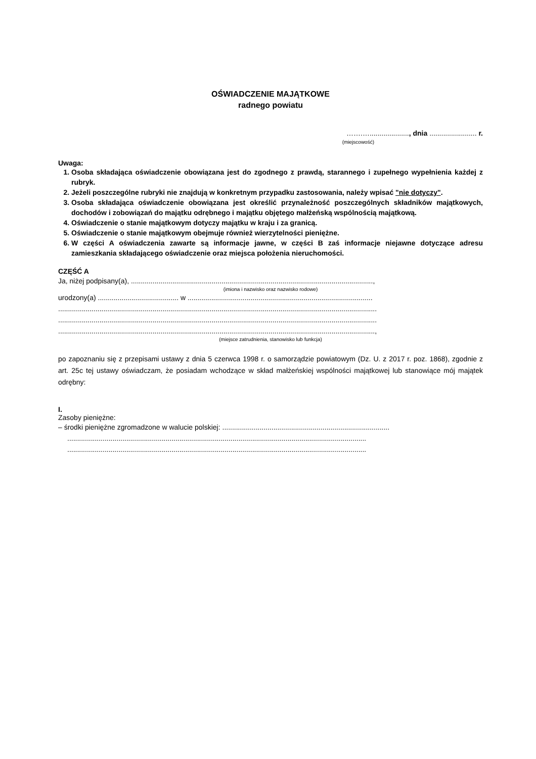OŚWIADCZENIE MAJĄTKOWE
radnego powiatu
…….…...................., dnia ........................ r.
(miejscowość)
Uwaga:
1. Osoba składająca oświadczenie obowiązana jest do zgodnego z prawdą, starannego i zupełnego wypełnienia każdej z rubryk.
2. Jeżeli poszczególne rubryki nie znajdują w konkretnym przypadku zastosowania, należy wpisać "nie dotyczy".
3. Osoba składająca oświadczenie obowiązana jest określić przynależność poszczególnych składników majątkowych, dochodów i zobowiązań do majątku odrębnego i majątku objętego małżeńską wspólnością majątkową.
4. Oświadczenie o stanie majątkowym dotyczy majątku w kraju i za granicą.
5. Oświadczenie o stanie majątkowym obejmuje również wierzytelności pieniężne.
6. W części A oświadczenia zawarte są informacje jawne, w części B zaś informacje niejawne dotyczące adresu zamieszkania składającego oświadczenie oraz miejsca położenia nieruchomości.
CZĘŚĆ A
Ja, niżej podpisany(a), ...........................................................................................................................,
(imiona i nazwisko oraz nazwisko rodowe)
urodzony(a) ......................................... w ..............................................................................................
..................................................................................................................................................................
..................................................................................................................................................................
.................................................................................................................................................................,
(miejsce zatrudnienia, stanowisko lub funkcja)
po zapoznaniu się z przepisami ustawy z dnia 5 czerwca 1998 r. o samorządzie powiatowym (Dz. U. z 2017 r. poz. 1868), zgodnie z art. 25c tej ustawy oświadczam, że posiadam wchodzące w skład małżeńskiej wspólności majątkowej lub stanowiące mój majątek odrębny:
I.
Zasoby pieniężne:
– środki pieniężne zgromadzone w walucie polskiej: .....................................................................................
........................................................................................................................................................
........................................................................................................................................................